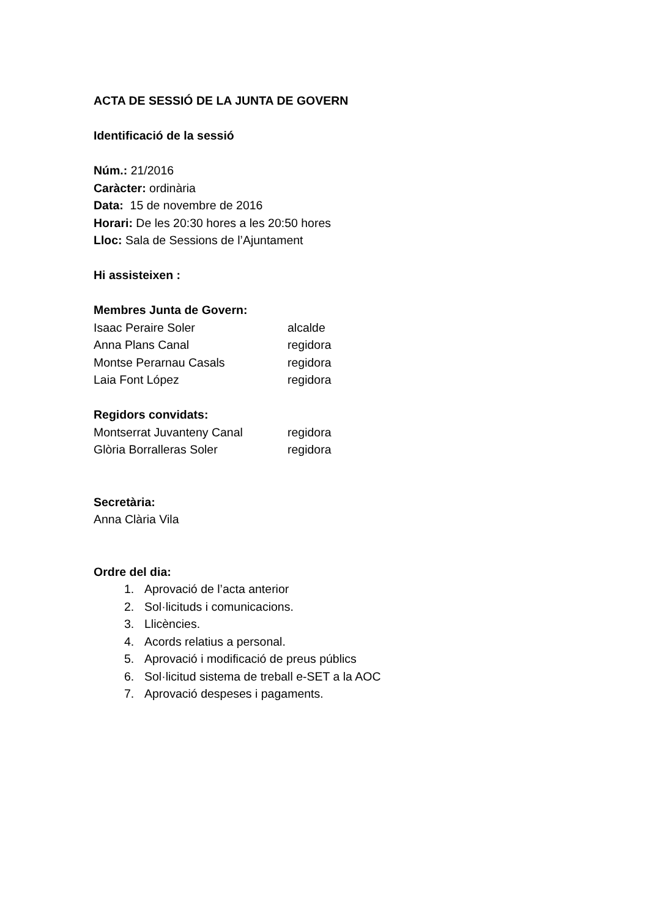ACTA DE SESSIÓ DE LA JUNTA DE GOVERN
Identificació de la sessió
Núm.: 21/2016
Caràcter: ordinària
Data: 15 de novembre de 2016
Horari: De les 20:30 hores a les 20:50 hores
Lloc: Sala de Sessions de l’Ajuntament
Hi assisteixen :
Membres Junta de Govern:
| Isaac Peraire Soler | alcalde |
| Anna Plans Canal | regidora |
| Montse Perarnau Casals | regidora |
| Laia Font López | regidora |
Regidors convidats:
| Montserrat Juvanteny Canal | regidora |
| Glòria Borralleras Soler | regidora |
Secretària:
Anna Clària Vila
Ordre del dia:
1. Aprovació de l’acta anterior
2. Sol·licituds i comunicacions.
3. Llicències.
4. Acords relatius a personal.
5. Aprovació i modificació de preus públics
6. Sol·licitud sistema de treball e-SET a la AOC
7. Aprovació despeses i pagaments.